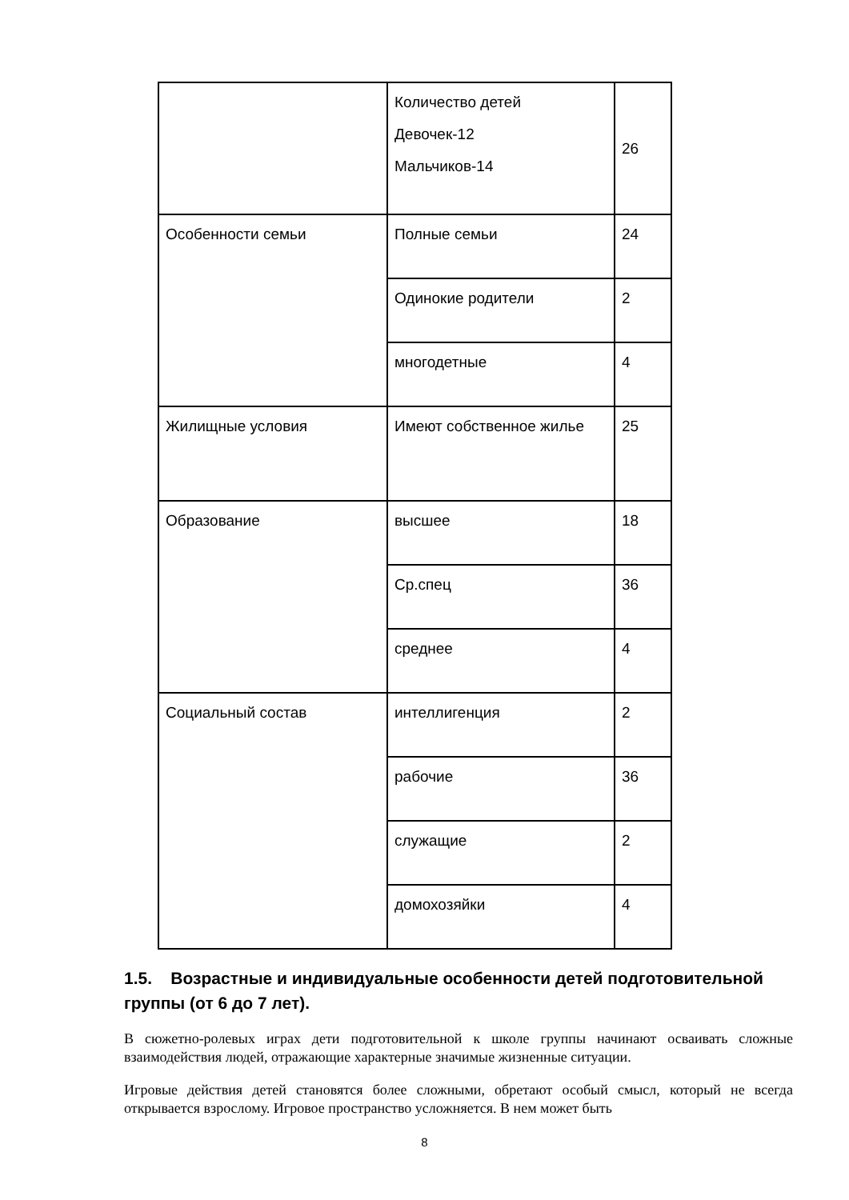| | Количество детей Девочек-12 Мальчиков-14 | 26 |
| Особенности семьи | Полные семьи | 24 |
| | Одинокие родители | 2 |
| | многодетные | 4 |
| Жилищные условия | Имеют собственное жилье | 25 |
| Образование | высшее | 18 |
| | Ср.спец | 36 |
| | среднее | 4 |
| Социальный состав | интеллигенция | 2 |
| | рабочие | 36 |
| | служащие | 2 |
| | домохозяйки | 4 |
1.5. Возрастные и индивидуальные особенности детей подготовительной группы (от 6 до 7 лет).
В сюжетно-ролевых играх дети подготовительной к школе группы начинают осваивать сложные взаимодействия людей, отражающие характерные значимые жизненные ситуации.
Игровые действия детей становятся более сложными, обретают особый смысл, который не всегда открывается взрослому. Игровое пространство усложняется. В нем может быть
8